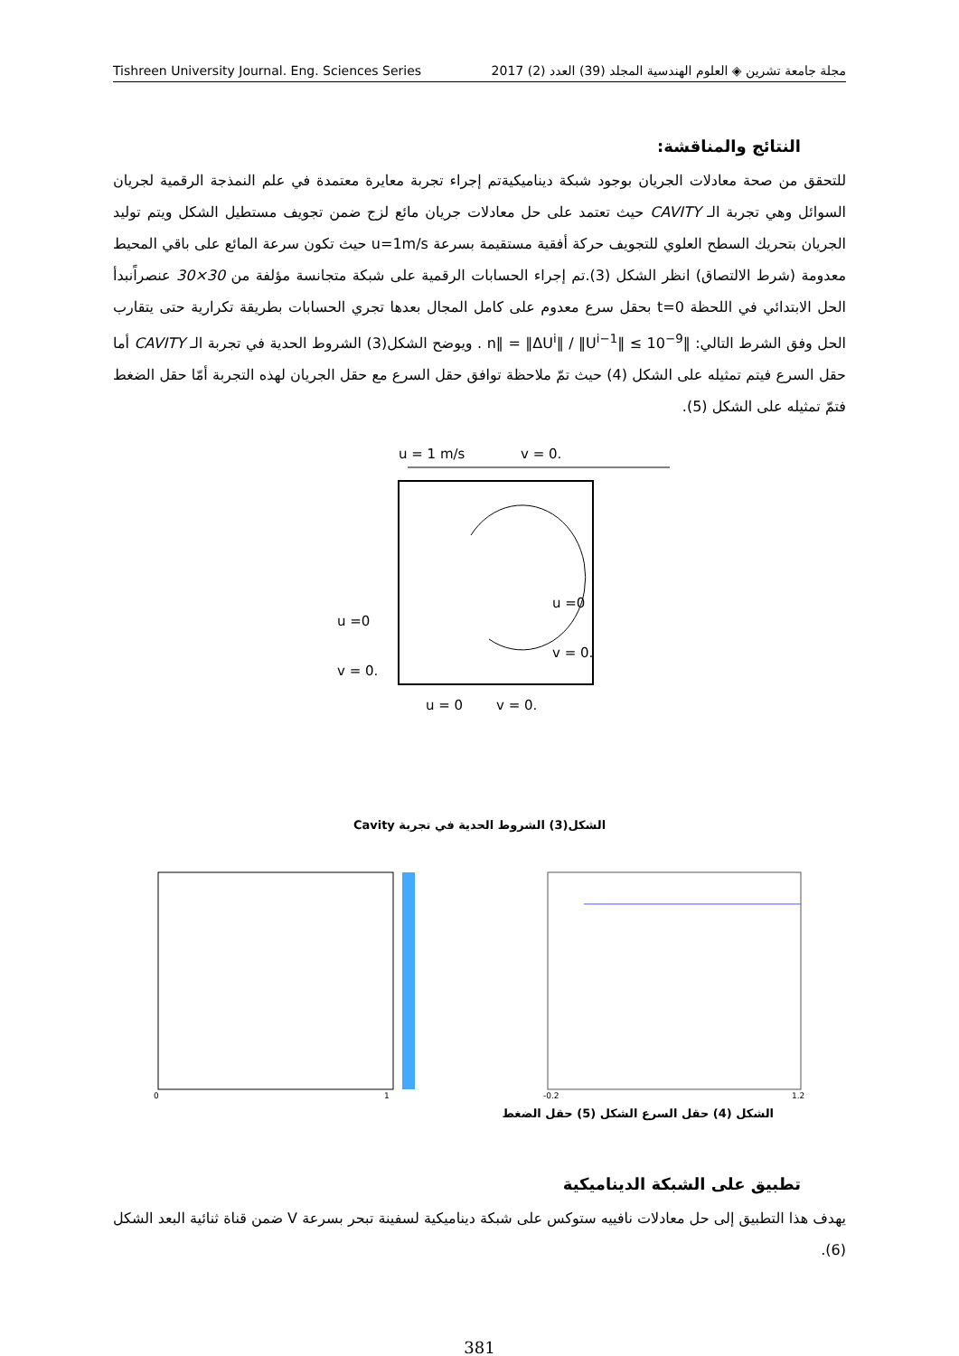Tishreen University Journal. Eng. Sciences Series مجلة جامعة تشرين ◈ العلوم الهندسية المجلد (39) العدد (2) 2017
النتائج والمناقشة:
للتحقق من صحة معادلات الجريان بوجود شبكة ديناميكيةتم إجراء تجربة معايرة معتمدة في علم النمذجة الرقمية لجريان السوائل وهي تجربة الـ CAVITY حيث تعتمد على حل معادلات جريان مائع لزج ضمن تجويف مستطيل الشكل ويتم توليد الجريان بتحريك السطح العلوي للتجويف حركة أفقية مستقيمة بسرعة u=1m/s حيث تكون سرعة المائع على باقي المحيط معدومة (شرط الالتصاق) انظر الشكل (3).تم إجراء الحسابات الرقمية على شبكة متجانسة مؤلفة من 30×30 عنصراًنبدأ الحل الابتدائي في اللحظة t=0 بحقل سرع معدوم على كامل المجال بعدها تجري الحسابات بطريقة تكرارية حتى يتقارب الحل وفق الشرط التالي: ‖n‖ = ‖ΔU<sup>i</sup>‖ / ‖U<sup>i−1</sup>‖ ≤ 10<sup>−9</sup> . ويوضح الشكل(3) الشروط الحدية في تجربة الـ CAVITY أما حقل السرع فيتم تمثيله على الشكل (4) حيث تمّ ملاحظة توافق حقل السرع مع حقل الجريان لهذه التجربة أمّا حقل الضغط فتمّ تمثيله على الشكل (5).
u = 1 m/s
v = 0.
u =0
v = 0.
u =0
v = 0.
u = 0
v = 0.
الشكل(3) الشروط الحدية في تجربة Cavity
0
1
-0.2
1.2
الشكل (4) حقل السرع الشكل (5) حقل الضغط
تطبيق على الشبكة الديناميكية
يهدف هذا التطبيق إلى حل معادلات نافييه ستوكس على شبكة ديناميكية لسفينة تبحر بسرعة V ضمن قناة ثنائية البعد الشكل (6).
381